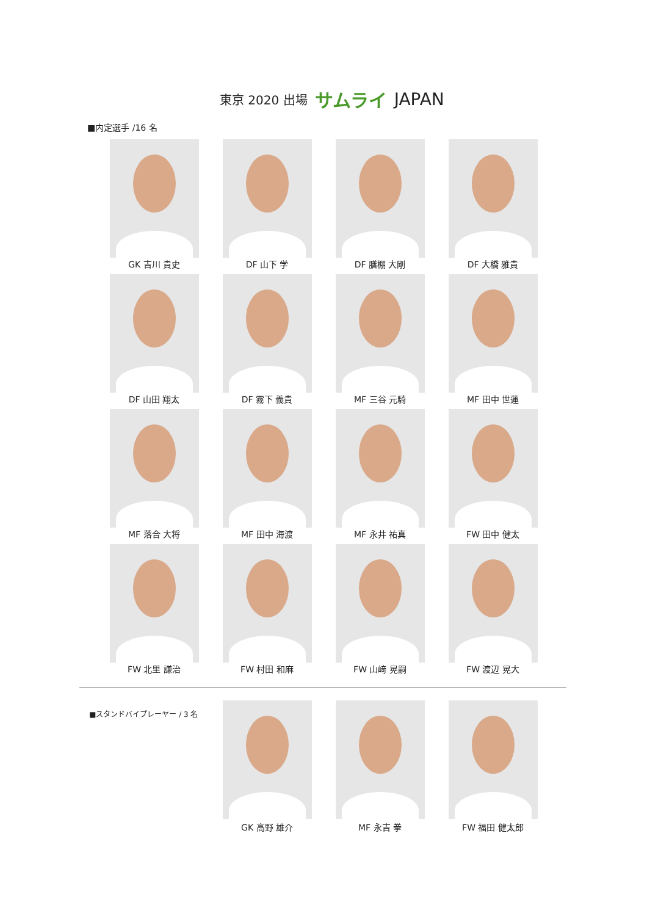東京 2020 出場 サムライ JAPAN
■内定選手 /16 名
GK 吉川 貴史
DF 山下 学
DF 膳棚 大剛
DF 大橋 雅貴
DF 山田 翔太
DF 霧下 義貴
MF 三谷 元騎
MF 田中 世蓮
MF 落合 大将
MF 田中 海渡
MF 永井 祐真
FW 田中 健太
FW 北里 謙治
FW 村田 和麻
FW 山﨑 晃嗣
FW 渡辺 晃大
■スタンドバイプレーヤー / 3 名
GK 高野 雄介
MF 永吉 拳
FW 福田 健太郎